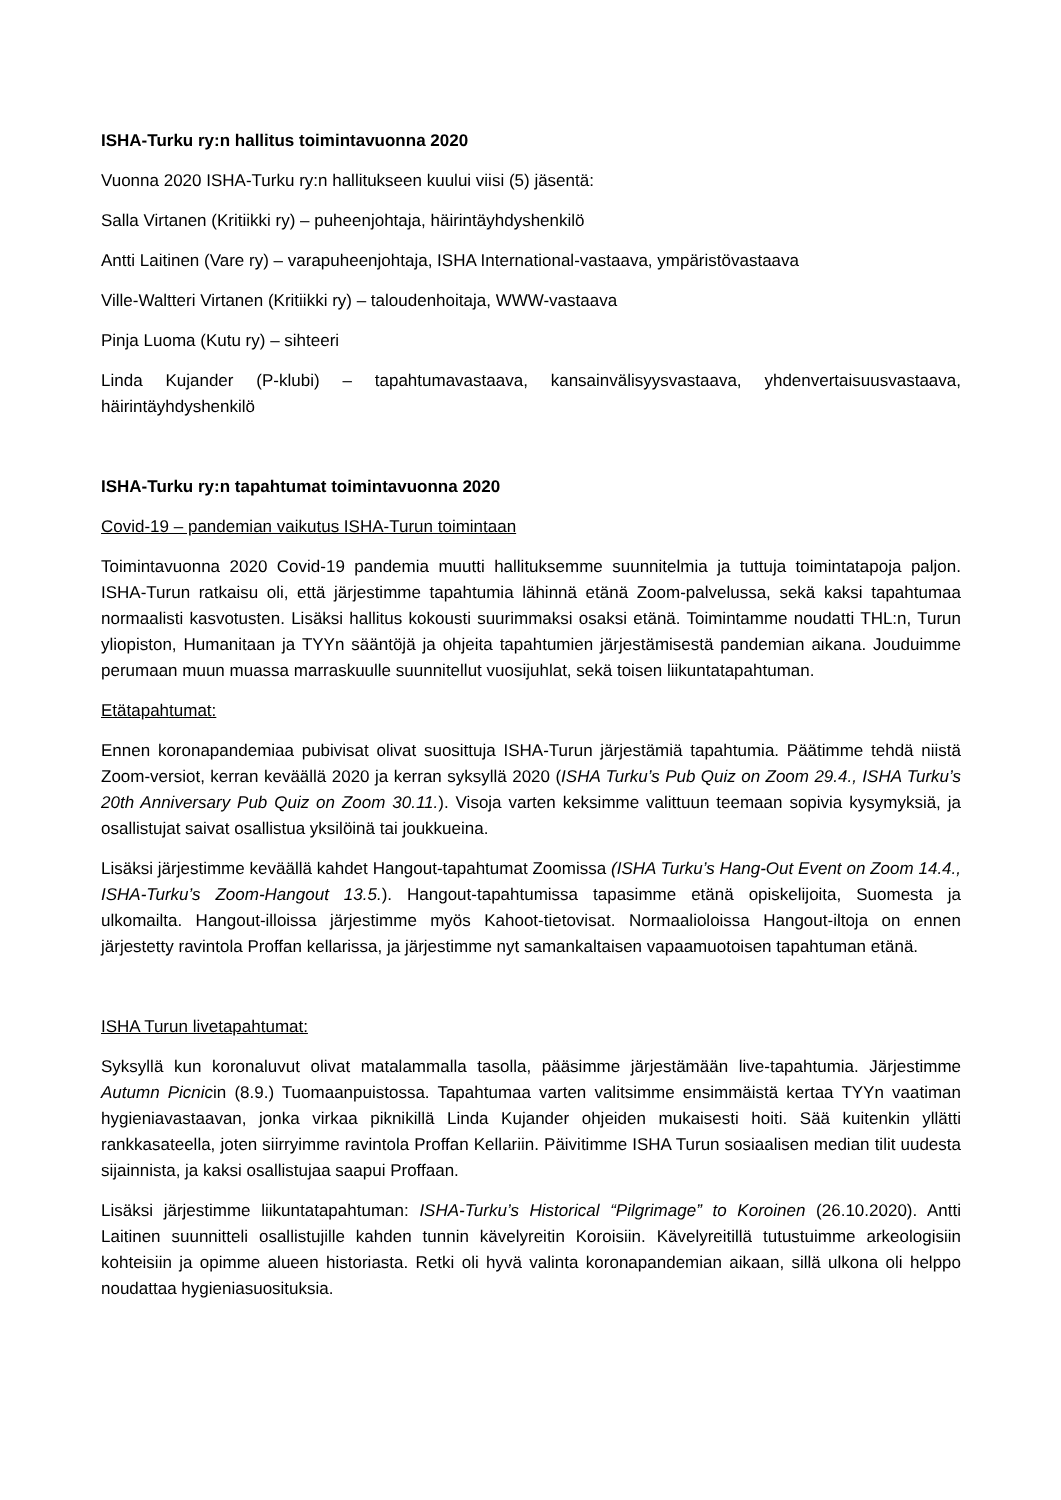ISHA-Turku ry:n hallitus toimintavuonna 2020
Vuonna 2020 ISHA-Turku ry:n hallitukseen kuului viisi (5) jäsentä:
Salla Virtanen (Kritiikki ry) – puheenjohtaja, häirintäyhdyshenkilö
Antti Laitinen (Vare ry) – varapuheenjohtaja, ISHA International-vastaava, ympäristövastaava
Ville-Waltteri Virtanen (Kritiikki ry) – taloudenhoitaja, WWW-vastaava
Pinja Luoma (Kutu ry) – sihteeri
Linda Kujander (P-klubi) – tapahtumavastaava, kansainvälisyysvastaava, yhdenvertaisuusvastaava, häirintäyhdyshenkilö
ISHA-Turku ry:n tapahtumat toimintavuonna 2020
Covid-19 – pandemian vaikutus ISHA-Turun toimintaan
Toimintavuonna 2020 Covid-19 pandemia muutti hallituksemme suunnitelmia ja tuttuja toimintatapoja paljon. ISHA-Turun ratkaisu oli, että järjestimme tapahtumia lähinnä etänä Zoom-palvelussa, sekä kaksi tapahtumaa normaalisti kasvotusten. Lisäksi hallitus kokousti suurimmaksi osaksi etänä. Toimintamme noudatti THL:n, Turun yliopiston, Humanitaan ja TYYn sääntöjä ja ohjeita tapahtumien järjestämisestä pandemian aikana. Jouduimme perumaan muun muassa marraskuulle suunnitellut vuosijuhlat, sekä toisen liikuntatapahtuman.
Etätapahtumat:
Ennen koronapandemiaa pubivisat olivat suosittuja ISHA-Turun järjestämiä tapahtumia. Päätimme tehdä niistä Zoom-versiot, kerran keväällä 2020 ja kerran syksyllä 2020 (ISHA Turku’s Pub Quiz on Zoom 29.4., ISHA Turku’s 20th Anniversary Pub Quiz on Zoom 30.11.). Visoja varten keksimme valittuun teemaan sopivia kysymyksiä, ja osallistujat saivat osallistua yksilöinä tai joukkueina.
Lisäksi järjestimme keväällä kahdet Hangout-tapahtumat Zoomissa (ISHA Turku’s Hang-Out Event on Zoom 14.4., ISHA-Turku’s Zoom-Hangout 13.5.). Hangout-tapahtumissa tapasimme etänä opiskelijoita, Suomesta ja ulkomailta. Hangout-illoissa järjestimme myös Kahoot-tietovisat. Normaalioloissa Hangout-iltoja on ennen järjestetty ravintola Proffan kellarissa, ja järjestimme nyt samankaltaisen vapaamuotoisen tapahtuman etänä.
ISHA Turun livetapahtumat:
Syksyllä kun koronaluvut olivat matalammalla tasolla, pääsimme järjestämään live-tapahtumia. Järjestimme Autumn Picnicin (8.9.) Tuomaanpuistossa. Tapahtumaa varten valitsimme ensimmäistä kertaa TYYn vaatiman hygieniavastaavan, jonka virkaa piknikillä Linda Kujander ohjeiden mukaisesti hoiti. Sää kuitenkin yllätti rankkasateella, joten siirryimme ravintola Proffan Kellariin. Päivitimme ISHA Turun sosiaalisen median tilit uudesta sijainnista, ja kaksi osallistujaa saapui Proffaan.
Lisäksi järjestimme liikuntatapahtuman: ISHA-Turku’s Historical “Pilgrimage” to Koroinen (26.10.2020). Antti Laitinen suunnitteli osallistujille kahden tunnin kävelyreitin Koroisiin. Kävelyreitillä tutustuimme arkeologisiin kohteisiin ja opimme alueen historiasta. Retki oli hyvä valinta koronapandemian aikaan, sillä ulkona oli helppo noudattaa hygieniasuosituksia.